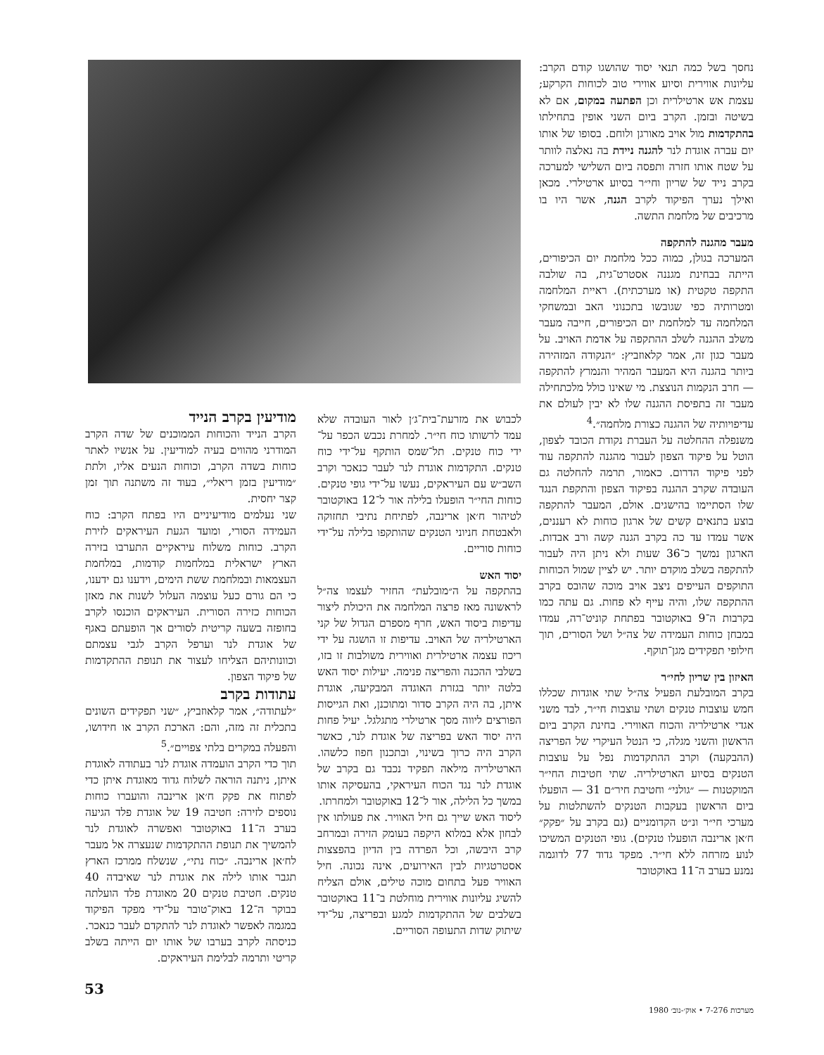נחסך בשל כמה תנאי יסוד שהושגו קודם הקרב: עליונות אווירית וסיוע אווירי טוב לכוחות הקרקע; עצמת אש ארטילרית וכן הפתעה במקום, אם לא בשיטה ובזמן. הקרב ביום השני אופין בתחילתו בהתקדמות מול אויב מאורגן ולוחם. בסופו של אותו יום עברה אוגדת לנר להגנה ניידת בה נאלצה לוותר על שטח אותו חזרה ותפסה ביום השלישי למערכה בקרב נייד של שריון וחי״ר בסיוע ארטילרי. מכאן ואילך נערך הפיקוד לקרב הגנה, אשר היו בו מרכיבים של מלחמת התשה.
מעבר מהגנה להתקפה
המערכה בגולן, כמוה ככל מלחמת יום הכיפורים, הייתה בבחינת מגננה אסטרט־גית, בה שולבה התקפה טקטית (או מערכתית). ראיית המלחמה ומטרותיה כפי שגובשו בתכנוני האב ובמשחקי המלחמה עד למלחמת יום הכיפורים, חייבה מעבר משלב ההגנה לשלב ההתקפה על אדמת האויב. על מעבר כגון זה, אמר קלאוזביץ: ״הנקודה המזהירה ביותר בהגנה היא המעבר המהיר והנמרץ להתקפה — חרב הנקמות הנוצצת. מי שאינו כולל מלכתחילה מעבר זה בתפיסת ההגנה שלו לא יבין לעולם את עדיפויותיה של ההגנה כצורת מלחמה״.<sup>4</sup>
משנפלה ההחלטה על העברת נקודת הכובד לצפון, הוטל על פיקוד הצפון לעבור מהגנה להתקפה עוד לפני פיקוד הדרום. כאמור, תרמה להחלטה גם העובדה שקרב ההגנה בפיקוד הצפון והתקפת הנגד שלו הסתיימו בהישגים. אולם, המעבר להתקפה בוצע בתנאים קשים של ארגון כוחות לא רעננים, אשר עמדו עד כה בקרב הגנה קשה ורב אבדות. הארגון נמשך כ־36 שעות ולא ניתן היה לעבור להתקפה בשלב מוקדם יותר. יש לציין שמול הכוחות התוקפים העייפים ניצב אויב מוכה שהובס בקרב ההתקפה שלו, והיה עייף לא פחות. גם עתה כמו בקרבות ה־9 באוקטובר בפתחת קוניט־רה, עמדו במבחן כוחות העמידה של צה״ל ושל הסורים, תוך חילופי תפקידים מגן־תוקף.
האיזון בין שריון לחי״ר
בקרב המובלעת הפעיל צה״ל שתי אוגדות שכללו חמש עוצבות טנקים ושתי עוצבות חי״ר, לבד משני אגדי ארטילריה והכוח האווירי. בחינת הקרב ביום הראשון והשני מגלה, כי הנטל העיקרי של הפריצה (ההבקעה) וקרב ההתקדמות נפל על עוצבות הטנקים בסיוע הארטילריה. שתי חטיבות החי״ר המוקטנות — ״גולני״ וחטיבת חיר״ם 31 — הופעלו ביום הראשון בעקבות הטנקים להשתלטות על מערכי חי״ר ונ״ט הקדומניים (גם בקרב על ״פקק״ ח׳אן ארינבה הופעלו טנקים). גופי הטנקים המשיכו לנוע מזרחה ללא חי״ר. מפקד גדוד 77 לדוגמה נמנע בערב ה־11 באוקטובר
לכבוש את מזרעת־בית־ג׳ן לאור העובדה שלא עמד לרשותו כוח חי״ר. למחרת נכבש הכפר על־ידי כוח טנקים. תל־שמס הותקף על־ידי כוח טנקים. התקדמות אוגדת לנר לעבר כנאכר וקרב השב״ש עם העיראקים, נעשו על־ידי גופי טנקים. כוחות החי״ר הופעלו בלילה אור ל־12 באוקטובר לטיהור ח׳אן ארינבה, לפתיחת נתיבי תחזוקה ולאבטחת חניוני הטנקים שהותקפו בלילה על־ידי כוחות סוריים.
יסוד האש
בהתקפה על ה״מובלעת״ החזיר לעצמו צה״ל לראשונה מאז פרצה המלחמה את היכולת ליצור עדיפות ביסוד האש, חרף מספרם הגדול של קני הארטילריה של האויב. עדיפות זו הושגה על ידי ריכוז עצמה ארטילרית ואווירית משולבות זו בזו, בשלבי ההכנה והפריצה פנימה. יעילות יסוד האש בלטה יותר בגזרת האוגדה המבקיעה, אוגדת איתן, בה היה הקרב סדור ומתוכנן, ואת הגייסות הפורצים ליווה מסך ארטילרי מתגלגל. יעיל פחות היה יסוד האש בפריצה של אוגדת לנר, כאשר הקרב היה כרוך בשינוי, ובתכנון חפוז כלשהו. הארטילריה מילאה תפקיד נכבד גם בקרב של אוגדת לנר נגד הכוח העיראקי, בהעסיקה אותו במשך כל הלילה, אור ל־12 באוקטובר ולמחרתו.
ליסוד האש שייך גם חיל האוויר. את פעולתו אין לבחון אלא במלוא היקפה בעומק הזירה ובמרחב קרב היבשה, וכל הפרדה בין הדיון בהפצצות אסטרטגיות לבין האירועים, אינה נכונה. חיל האוויר פעל בתחום מוכה טילים, אולם הצליח להשיג עליונות אווירית מוחלטת ב־11 באוקטובר בשלבים של ההתקדמות למגע ובפריצה, על־ידי שיתוק שדות התעופה הסוריים.
מודיעין בקרב הנייד
הקרב הנייד והכוחות הממוכנים של שדה הקרב המודרני מהווים בעיה למודיעין. על אנשיו לאתר כוחות בשדה הקרב, וכוחות הנעים אליו, ולתת ״מודיעין בזמן ריאלי״, בעוד זה משתנה תוך זמן קצר יחסית.
שני נעלמים מודיעיניים היו בפתח הקרב: כוח העמידה הסורי, ומועד הגעת העיראקים לזירת הקרב. כוחות משלוח עיראקיים התערבו בזירה הארץ ישראלית במלחמות קודמות, במלחמת העצמאות ובמלחמת ששת הימים, וידענו גם ידענו, כי הם גורם כעל עוצמה העלול לשנות את מאזן הכוחות כזירה הסורית. העיראקים הוכנסו לקרב בחופזה בשעה קריטית לסורים אך הופעתם באגף של אוגדת לנר וערפל הקרב לגבי עצמתם וכוונותיהם הצליחו לעצור את תנופת ההתקדמות של פיקוד הצפון.
עתודות בקרב
״לעתודה״, אמר קלאוזביץ, ״שני תפקידים השונים בתכלית זה מזה, והם: הארכת הקרב או חידושו, והפעלה במקרים בלתי צפויים״.<sup>5</sup>
תוך כדי הקרב הועמדה אוגדת לנר בעתודה לאוגדת איתן, ניתנה הוראה לשלוח גדוד מאוגדת איתן כדי לפתוח את פקק ח׳אן ארינבה והועברו כוחות נוספים לזירה: חטיבה 19 של אוגדת פלד הגיעה בערב ה־11 באוקטובר ואפשרה לאוגדת לנר להמשיך את תנופת ההתקדמות שנעצרה אל מעבר לח׳אן ארינבה. ״כוח נתי״, שנשלח ממרכז הארץ תגבר אותו לילה את אוגדת לנר שאיבדה 40 טנקים. חטיבת טנקים 20 מאוגדת פלד הועלתה בבוקר ה־12 באוק־טובר על־ידי מפקד הפיקוד במגמה לאפשר לאוגדת לנר להתקדם לעבר כנאכר. כניסתה לקרב בערבו של אותו יום הייתה בשלב קריטי ותרמה לבלימת העיראקים.
53
מערכות 7-276 • אוק׳-נוב׳ 1980